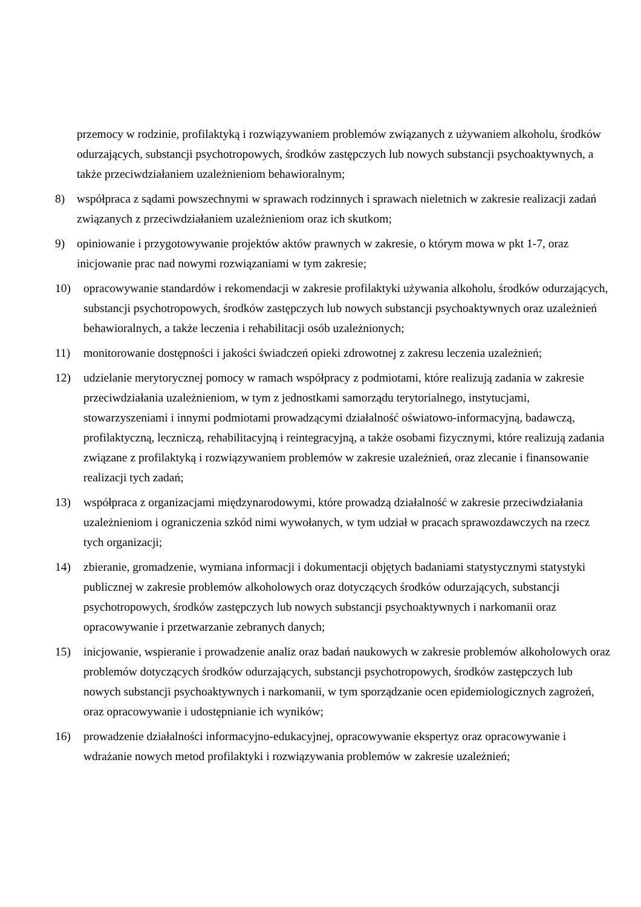przemocy w rodzinie, profilaktyką i rozwiązywaniem problemów związanych z używaniem alkoholu, środków odurzających, substancji psychotropowych, środków zastępczych lub nowych substancji psychoaktywnych, a także przeciwdziałaniem uzależnieniom behawioralnym;
8) współpraca z sądami powszechnymi w sprawach rodzinnych i sprawach nieletnich w zakresie realizacji zadań związanych z przeciwdziałaniem uzależnieniom oraz ich skutkom;
9) opiniowanie i przygotowywanie projektów aktów prawnych w zakresie, o którym mowa w pkt 1-7, oraz inicjowanie prac nad nowymi rozwiązaniami w tym zakresie;
10) opracowywanie standardów i rekomendacji w zakresie profilaktyki używania alkoholu, środków odurzających, substancji psychotropowych, środków zastępczych lub nowych substancji psychoaktywnych oraz uzależnień behawioralnych, a także leczenia i rehabilitacji osób uzależnionych;
11) monitorowanie dostępności i jakości świadczeń opieki zdrowotnej z zakresu leczenia uzależnień;
12) udzielanie merytorycznej pomocy w ramach współpracy z podmiotami, które realizują zadania w zakresie przeciwdziałania uzależnieniom, w tym z jednostkami samorządu terytorialnego, instytucjami, stowarzyszeniami i innymi podmiotami prowadzącymi działalność oświatowo-informacyjną, badawczą, profilaktyczną, leczniczą, rehabilitacyjną i reintegracyjną, a także osobami fizycznymi, które realizują zadania związane z profilaktyką i rozwiązywaniem problemów w zakresie uzależnień, oraz zlecanie i finansowanie realizacji tych zadań;
13) współpraca z organizacjami międzynarodowymi, które prowadzą działalność w zakresie przeciwdziałania uzależnieniom i ograniczenia szkód nimi wywołanych, w tym udział w pracach sprawozdawczych na rzecz tych organizacji;
14) zbieranie, gromadzenie, wymiana informacji i dokumentacji objętych badaniami statystycznymi statystyki publicznej w zakresie problemów alkoholowych oraz dotyczących środków odurzających, substancji psychotropowych, środków zastępczych lub nowych substancji psychoaktywnych i narkomanii oraz opracowywanie i przetwarzanie zebranych danych;
15) inicjowanie, wspieranie i prowadzenie analiz oraz badań naukowych w zakresie problemów alkoholowych oraz problemów dotyczących środków odurzających, substancji psychotropowych, środków zastępczych lub nowych substancji psychoaktywnych i narkomanii, w tym sporządzanie ocen epidemiologicznych zagrożeń, oraz opracowywanie i udostępnianie ich wyników;
16) prowadzenie działalności informacyjno-edukacyjnej, opracowywanie ekspertyz oraz opracowywanie i wdrażanie nowych metod profilaktyki i rozwiązywania problemów w zakresie uzależnień;